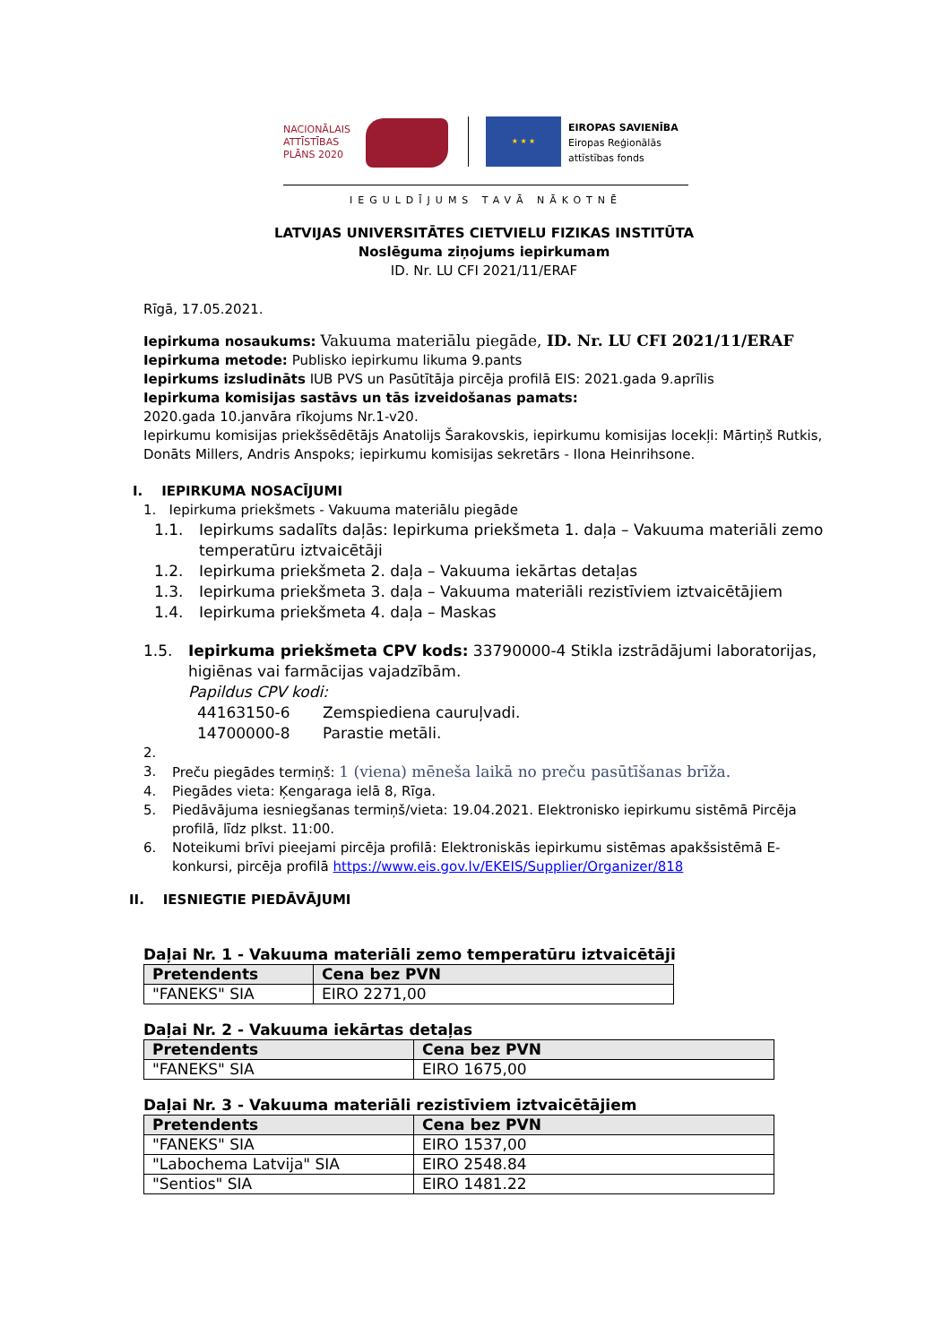NACIONĀLAIS
ATTĪSTĪBAS
PLĀNS 2020
★ ★ ★
EIROPAS SAVIENĪBA
Eiropas Reģionālās
attīstības fonds
IEGULDĪJUMS TAVĀ NĀKOTNĒ
LATVIJAS UNIVERSITĀTES CIETVIELU FIZIKAS INSTITŪTA
Noslēguma ziņojums iepirkumam
ID. Nr. LU CFI 2021/11/ERAF
Rīgā, 17.05.2021.
Iepirkuma nosaukums: Vakuuma materiālu piegāde, ID. Nr. LU CFI 2021/11/ERAF
Iepirkuma metode: Publisko iepirkumu likuma 9.pants
Iepirkums izsludināts IUB PVS un Pasūtītāja pircēja profilā EIS: 2021.gada 9.aprīlis
Iepirkuma komisijas sastāvs un tās izveidošanas pamats:
2020.gada 10.janvāra rīkojums Nr.1-v20.
Iepirkumu komisijas priekšsēdētājs Anatolijs Šarakovskis, iepirkumu komisijas locekļi: Mārtiņš Rutkis, Donāts Millers, Andris Anspoks; iepirkumu komisijas sekretārs - Ilona Heinrihsone.
I. IEPIRKUMA NOSACĪJUMI
1. Iepirkuma priekšmets - Vakuuma materiālu piegāde
1.1. Iepirkums sadalīts daļās: Iepirkuma priekšmeta 1. daļa – Vakuuma materiāli zemo temperatūru iztvaicētāji
1.2. Iepirkuma priekšmeta 2. daļa – Vakuuma iekārtas detaļas
1.3. Iepirkuma priekšmeta 3. daļa – Vakuuma materiāli rezistīviem iztvaicētājiem
1.4. Iepirkuma priekšmeta 4. daļa – Maskas
1.5. Iepirkuma priekšmeta CPV kods: 33790000-4 Stikla izstrādājumi laboratorijas, higiēnas vai farmācijas vajadzībām.
Papildus CPV kodi:
44163150-6 Zemspiediena cauruļvadi.
14700000-8 Parastie metāli.
2.
3. Preču piegādes termiņš: 1 (viena) mēneša laikā no preču pasūtīšanas brīža.
4. Piegādes vieta: Ķengaraga ielā 8, Rīga.
5. Piedāvājuma iesniegšanas termiņš/vieta: 19.04.2021. Elektronisko iepirkumu sistēmā Pircēja profilā, līdz plkst. 11:00.
6. Noteikumi brīvi pieejami pircēja profilā: Elektroniskās iepirkumu sistēmas apakšsistēmā E-konkursi, pircēja profilā https://www.eis.gov.lv/EKEIS/Supplier/Organizer/818
II. IESNIEGTIE PIEDĀVĀJUMI
Daļai Nr. 1 - Vakuuma materiāli zemo temperatūru iztvaicētāji
| Pretendents | Cena bez PVN |
| --- | --- |
| "FANEKS" SIA | EIRO 2271,00 |
Daļai Nr. 2 - Vakuuma iekārtas detaļas
| Pretendents | Cena bez PVN |
| --- | --- |
| "FANEKS" SIA | EIRO 1675,00 |
Daļai Nr. 3 - Vakuuma materiāli rezistīviem iztvaicētājiem
| Pretendents | Cena bez PVN |
| --- | --- |
| "FANEKS" SIA | EIRO 1537,00 |
| "Labochema Latvija" SIA | EIRO 2548.84 |
| "Sentios" SIA | EIRO 1481.22 |